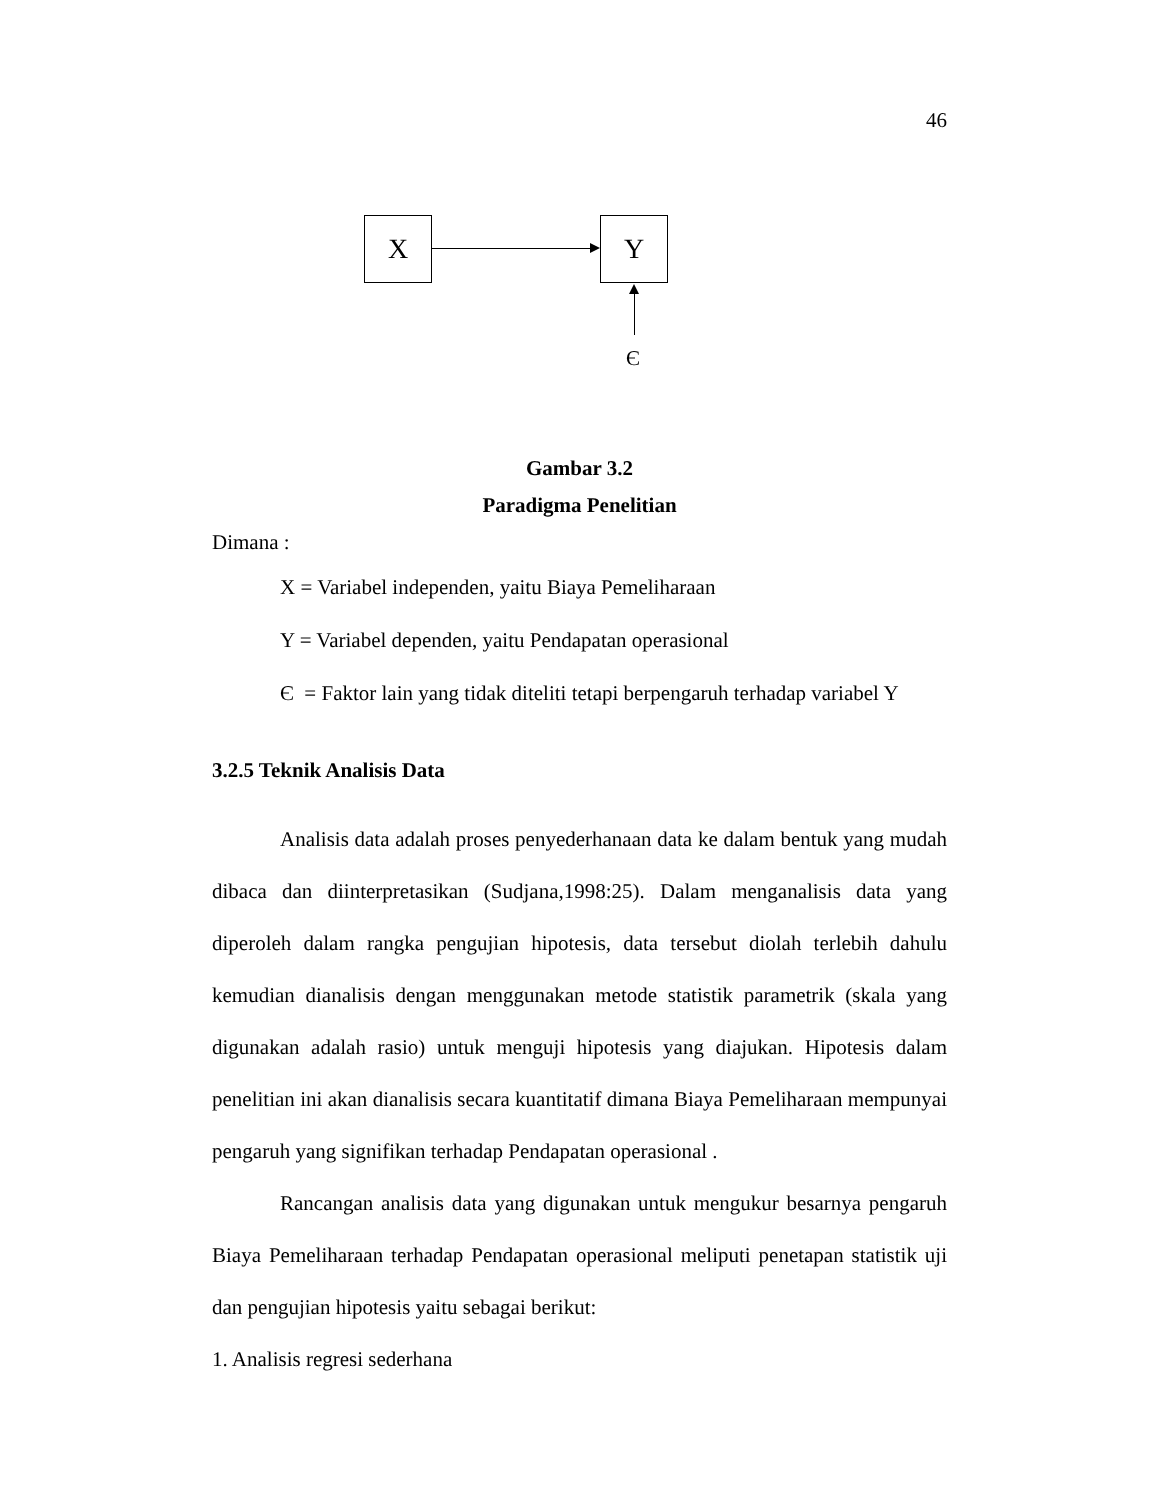46
X Y
Є
Gambar 3.2
Paradigma Penelitian
Dimana :
X = Variabel independen, yaitu Biaya Pemeliharaan
Y = Variabel dependen, yaitu Pendapatan operasional
Є = Faktor lain yang tidak diteliti tetapi berpengaruh terhadap variabel Y
3.2.5 Teknik Analisis Data
Analisis data adalah proses penyederhanaan data ke dalam bentuk yang mudah dibaca dan diinterpretasikan (Sudjana,1998:25). Dalam menganalisis data yang diperoleh dalam rangka pengujian hipotesis, data tersebut diolah terlebih dahulu kemudian dianalisis dengan menggunakan metode statistik parametrik (skala yang digunakan adalah rasio) untuk menguji hipotesis yang diajukan. Hipotesis dalam penelitian ini akan dianalisis secara kuantitatif dimana Biaya Pemeliharaan mempunyai pengaruh yang signifikan terhadap Pendapatan operasional .
Rancangan analisis data yang digunakan untuk mengukur besarnya pengaruh Biaya Pemeliharaan terhadap Pendapatan operasional meliputi penetapan statistik uji dan pengujian hipotesis yaitu sebagai berikut:
1. Analisis regresi sederhana